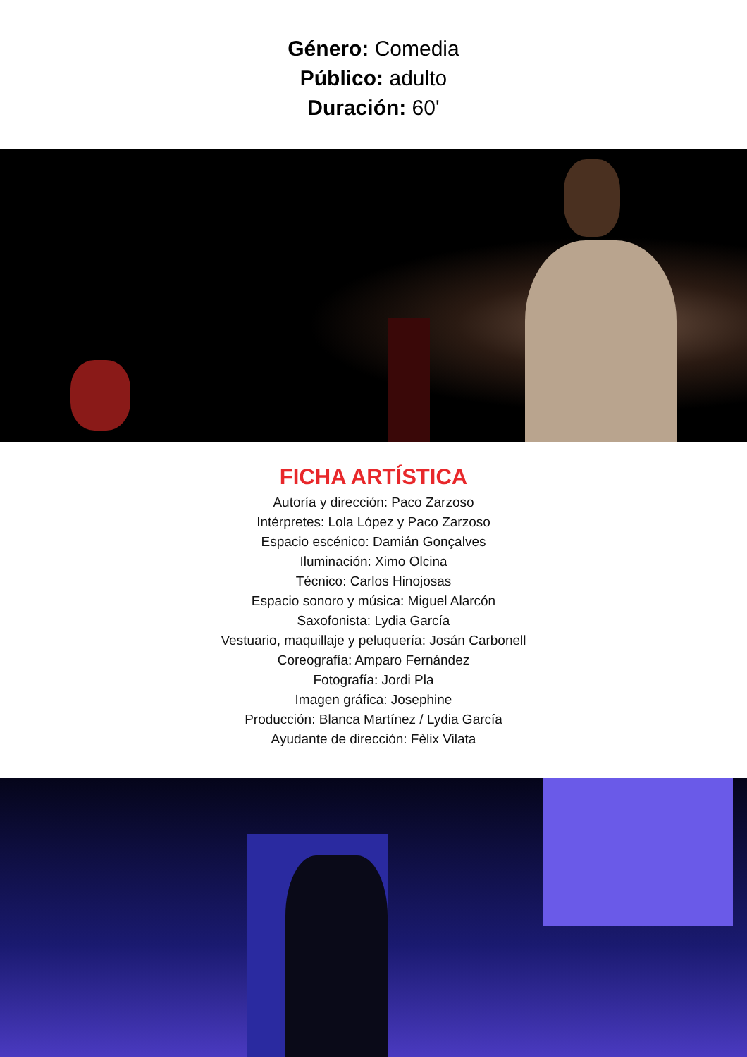Género: Comedia
Público: adulto
Duración: 60'
FICHA ARTÍSTICA
Autoría y dirección: Paco Zarzoso
Intérpretes: Lola López y Paco Zarzoso
Espacio escénico: Damián Gonçalves
Iluminación: Ximo Olcina
Técnico: Carlos Hinojosas
Espacio sonoro y música: Miguel Alarcón
Saxofonista: Lydia García
Vestuario, maquillaje y peluquería: Josán Carbonell
Coreografía: Amparo Fernández
Fotografía: Jordi Pla
Imagen gráfica: Josephine
Producción: Blanca Martínez / Lydia García
Ayudante de dirección: Fèlix Vilata